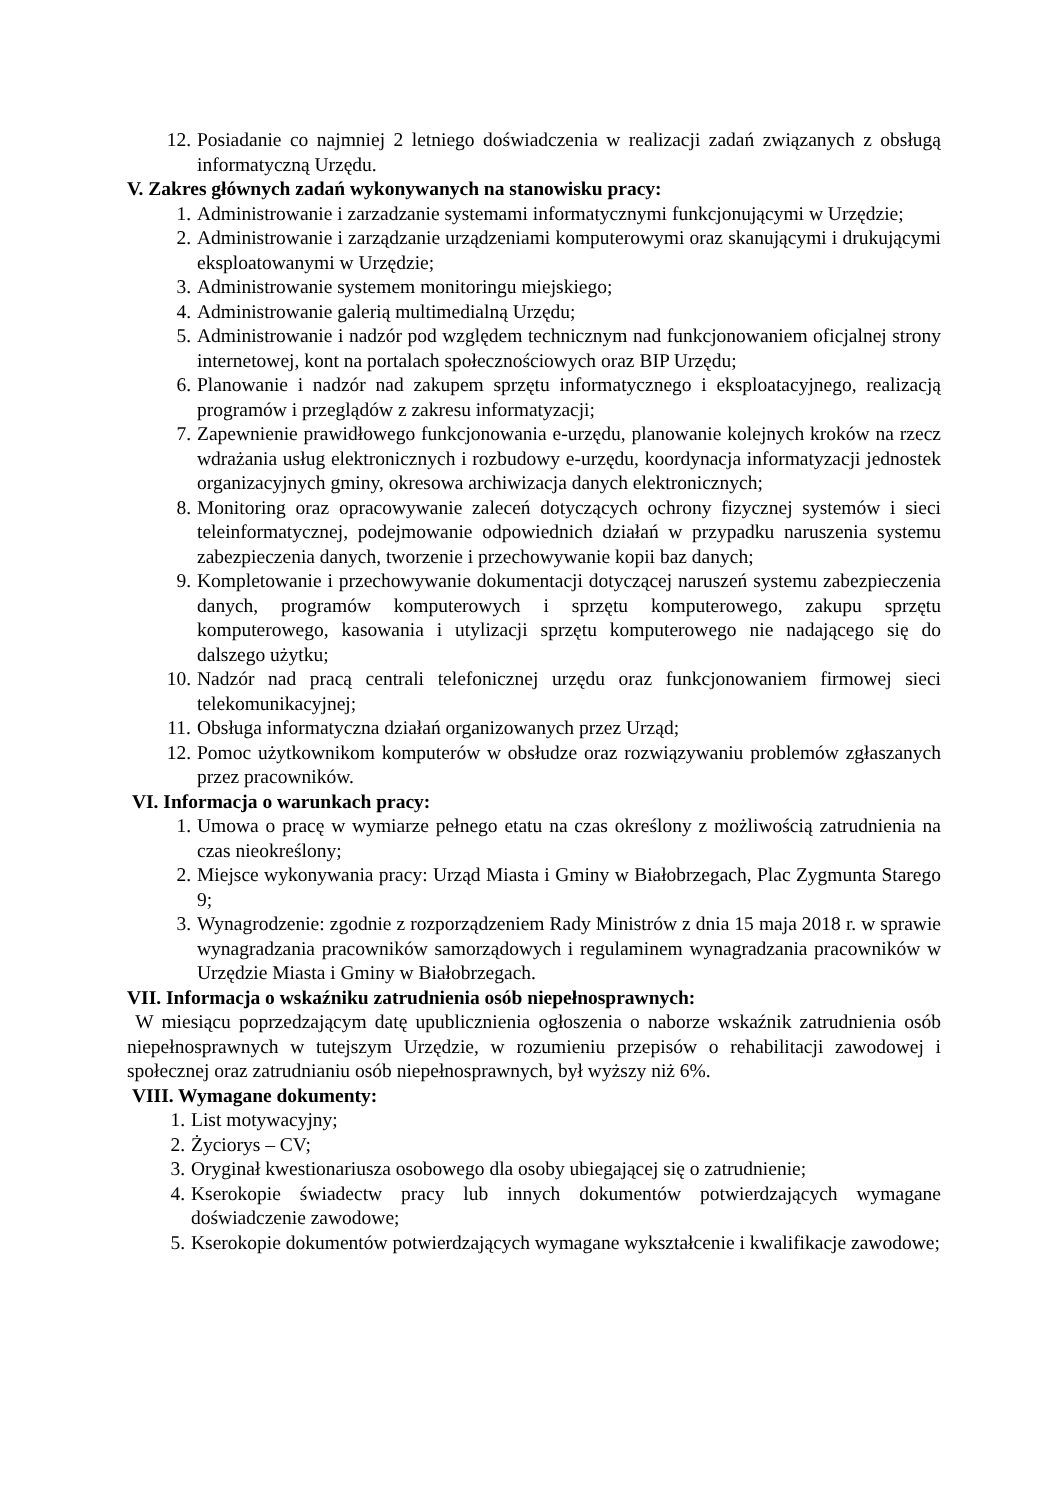12. Posiadanie co najmniej 2 letniego doświadczenia w realizacji zadań związanych z obsługą informatyczną Urzędu.
V. Zakres głównych zadań wykonywanych na stanowisku pracy:
1. Administrowanie i zarzadzanie systemami informatycznymi funkcjonującymi w Urzędzie;
2. Administrowanie i zarządzanie urządzeniami komputerowymi oraz skanującymi i drukującymi eksploatowanymi w Urzędzie;
3. Administrowanie systemem monitoringu miejskiego;
4. Administrowanie galerią multimedialną Urzędu;
5. Administrowanie i nadzór pod względem technicznym nad funkcjonowaniem oficjalnej strony internetowej, kont na portalach społecznościowych oraz BIP Urzędu;
6. Planowanie i nadzór nad zakupem sprzętu informatycznego i eksploatacyjnego, realizacją programów i przeglądów z zakresu informatyzacji;
7. Zapewnienie prawidłowego funkcjonowania e-urzędu, planowanie kolejnych kroków na rzecz wdrażania usług elektronicznych i rozbudowy e-urzędu, koordynacja informatyzacji jednostek organizacyjnych gminy, okresowa archiwizacja danych elektronicznych;
8. Monitoring oraz opracowywanie zaleceń dotyczących ochrony fizycznej systemów i sieci teleinformatycznej, podejmowanie odpowiednich działań w przypadku naruszenia systemu zabezpieczenia danych, tworzenie i przechowywanie kopii baz danych;
9. Kompletowanie i przechowywanie dokumentacji dotyczącej naruszeń systemu zabezpieczenia danych, programów komputerowych i sprzętu komputerowego, zakupu sprzętu komputerowego, kasowania i utylizacji sprzętu komputerowego nie nadającego się do dalszego użytku;
10. Nadzór nad pracą centrali telefonicznej urzędu oraz funkcjonowaniem firmowej sieci telekomunikacyjnej;
11. Obsługa informatyczna działań organizowanych przez Urząd;
12. Pomoc użytkownikom komputerów w obsłudze oraz rozwiązywaniu problemów zgłaszanych przez pracowników.
VI. Informacja o warunkach pracy:
1. Umowa o pracę w wymiarze pełnego etatu na czas określony z możliwością zatrudnienia na czas nieokreślony;
2. Miejsce wykonywania pracy: Urząd Miasta i Gminy w Białobrzegach, Plac Zygmunta Starego 9;
3. Wynagrodzenie: zgodnie z rozporządzeniem Rady Ministrów z dnia 15 maja 2018 r. w sprawie wynagradzania pracowników samorządowych i regulaminem wynagradzania pracowników w Urzędzie Miasta i Gminy w Białobrzegach.
VII. Informacja o wskaźniku zatrudnienia osób niepełnosprawnych:
W miesiącu poprzedzającym datę upublicznienia ogłoszenia o naborze wskaźnik zatrudnienia osób niepełnosprawnych w tutejszym Urzędzie, w rozumieniu przepisów o rehabilitacji zawodowej i społecznej oraz zatrudnianiu osób niepełnosprawnych, był wyższy niż 6%.
VIII. Wymagane dokumenty:
1. List motywacyjny;
2. Życiorys – CV;
3. Oryginał kwestionariusza osobowego dla osoby ubiegającej się o zatrudnienie;
4. Kserokopie świadectw pracy lub innych dokumentów potwierdzających wymagane doświadczenie zawodowe;
5. Kserokopie dokumentów potwierdzających wymagane wykształcenie i kwalifikacje zawodowe;